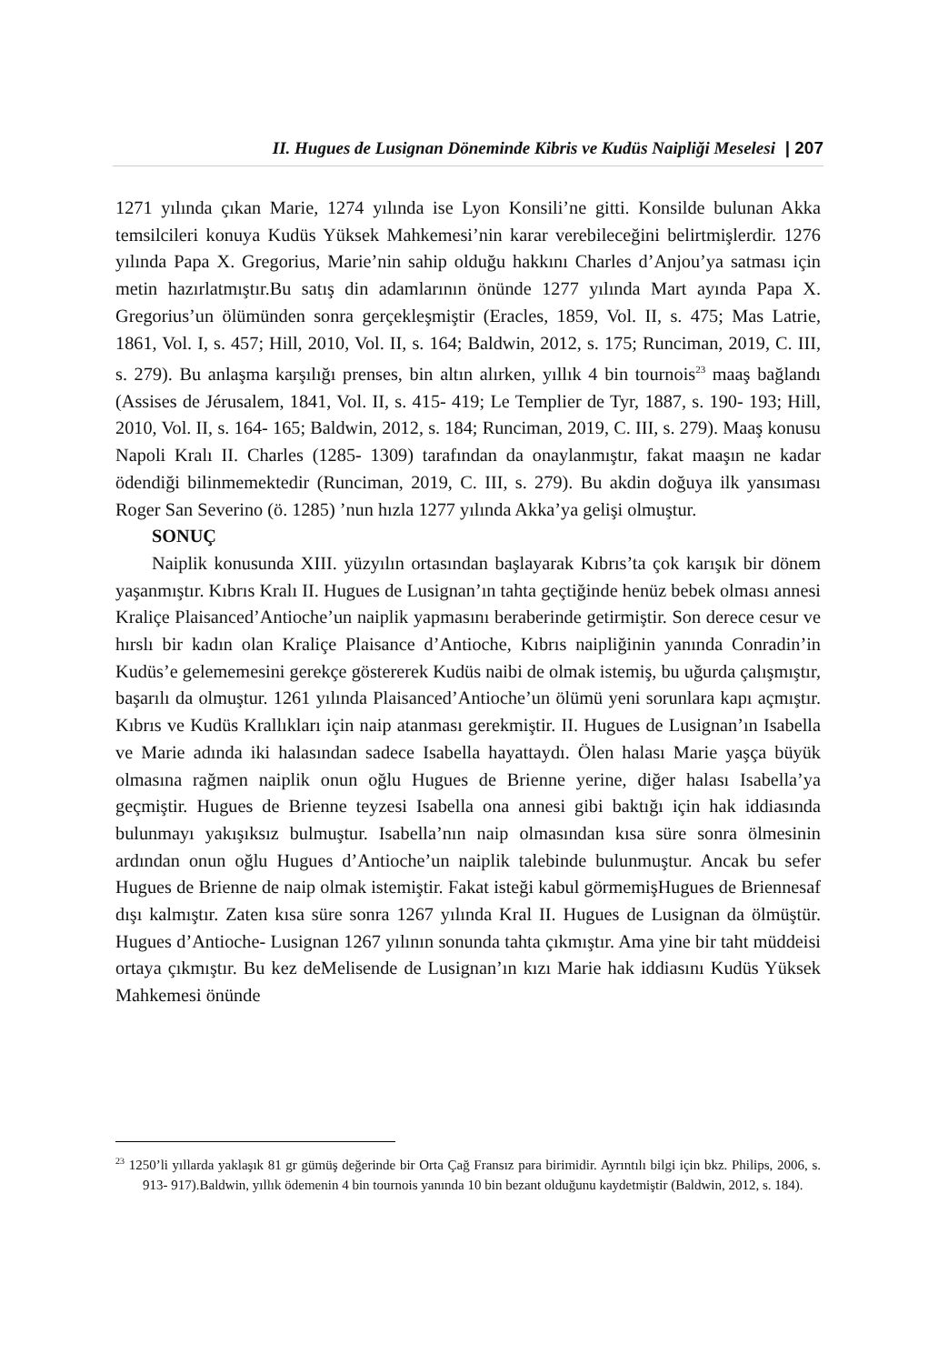II. Hugues de Lusignan Döneminde Kibris ve Kudüs Naipliği Meselesi | 207
1271 yılında çıkan Marie, 1274 yılında ise Lyon Konsili’ne gitti. Konsilde bulunan Akka temsilcileri konuya Kudüs Yüksek Mahkemesi’nin karar verebileceğini belirtmişlerdir. 1276 yılında Papa X. Gregorius, Marie’nin sahip olduğu hakkını Charles d’Anjou’ya satması için metin hazırlatmıştır.Bu satış din adamlarının önünde 1277 yılında Mart ayında Papa X. Gregorius’un ölümünden sonra gerçekleşmiştir (Eracles, 1859, Vol. II, s. 475; Mas Latrie, 1861, Vol. I, s. 457; Hill, 2010, Vol. II, s. 164; Baldwin, 2012, s. 175; Runciman, 2019, C. III, s. 279). Bu anlaşma karşılığı prenses, bin altın alırken, yıllık 4 bin tournois<sup>23</sup> maaş bağlandı (Assises de Jérusalem, 1841, Vol. II, s. 415- 419; Le Templier de Tyr, 1887, s. 190- 193; Hill, 2010, Vol. II, s. 164- 165; Baldwin, 2012, s. 184; Runciman, 2019, C. III, s. 279). Maaş konusu Napoli Kralı II. Charles (1285- 1309) tarafından da onaylanmıştır, fakat maaşın ne kadar ödendiği bilinmemektedir (Runciman, 2019, C. III, s. 279). Bu akdin doğuya ilk yansıması Roger San Severino (ö. 1285) ’nun hızla 1277 yılında Akka’ya gelişi olmuştur.
SONUÇ
Naiplik konusunda XIII. yüzyılın ortasından başlayarak Kıbrıs’ta çok karışık bir dönem yaşanmıştır. Kıbrıs Kralı II. Hugues de Lusignan’ın tahta geçtiğinde henüz bebek olması annesi Kraliçe Plaisanced’Antioche’un naiplik yapmasını beraberinde getirmiştir. Son derece cesur ve hırslı bir kadın olan Kraliçe Plaisance d’Antioche, Kıbrıs naipliğinin yanında Conradin’in Kudüs’e gelememesini gerekçe göstererek Kudüs naibi de olmak istemiş, bu uğurda çalışmıştır, başarılı da olmuştur. 1261 yılında Plaisanced’Antioche’un ölümü yeni sorunlara kapı açmıştır. Kıbrıs ve Kudüs Krallıkları için naip atanması gerekmiştir. II. Hugues de Lusignan’ın Isabella ve Marie adında iki halasından sadece Isabella hayattaydı. Ölen halası Marie yaşça büyük olmasına rağmen naiplik onun oğlu Hugues de Brienne yerine, diğer halası Isabella’ya geçmiştir. Hugues de Brienne teyzesi Isabella ona annesi gibi baktığı için hak iddiasında bulunmayı yakışıksız bulmuştur. Isabella’nın naip olmasından kısa süre sonra ölmesinin ardından onun oğlu Hugues d’Antioche’un naiplik talebinde bulunmuştur. Ancak bu sefer Hugues de Brienne de naip olmak istemiştir. Fakat isteği kabul görmemişHugues de Briennesaf dışı kalmıştır. Zaten kısa süre sonra 1267 yılında Kral II. Hugues de Lusignan da ölmüştür. Hugues d’Antioche- Lusignan 1267 yılının sonunda tahta çıkmıştır. Ama yine bir taht müddeisi ortaya çıkmıştır. Bu kez deMelisende de Lusignan’ın kızı Marie hak iddiasını Kudüs Yüksek Mahkemesi önünde
<sup>23</sup> 1250’li yıllarda yaklaşık 81 gr gümüş değerinde bir Orta Çağ Fransız para birimidir. Ayrıntılı bilgi için bkz. Philips, 2006, s. 913- 917).Baldwin, yıllık ödemenin 4 bin tournois yanında 10 bin bezant olduğunu kaydetmiştir (Baldwin, 2012, s. 184).